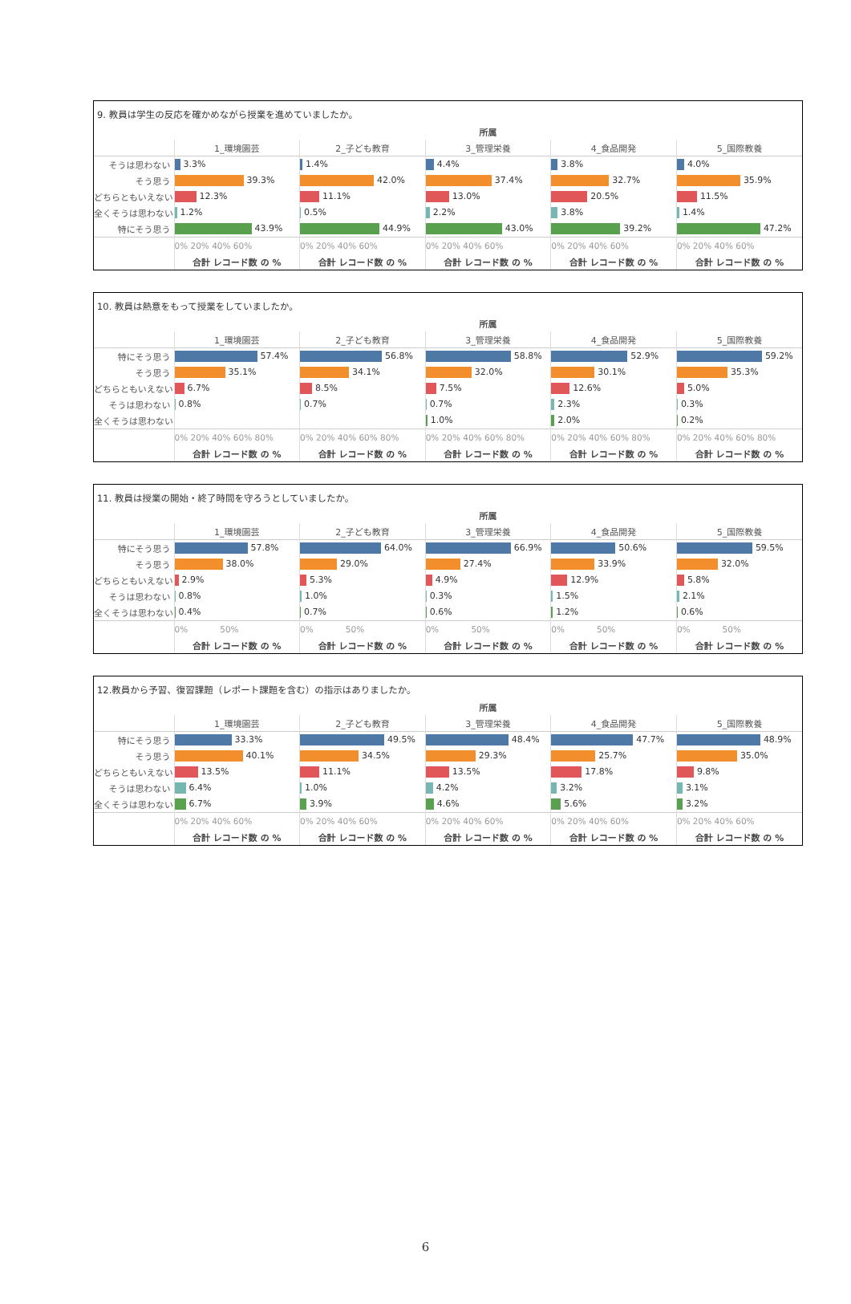9. 教員は学生の反応を確かめながら授業を進めていましたか。
| | 所属 | | | | |
| --- | --- | --- | --- | --- | --- |
| | 1_環境園芸 | 2_子ども教育 | 3_管理栄養 | 4_食品開発 | 5_国際教養 |
| そうは思わない | 3.3% | 1.4% | 4.4% | 3.8% | 4.0% |
| そう思う | 39.3% | 42.0% | 37.4% | 32.7% | 35.9% |
| どちらともいえない | 12.3% | 11.1% | 13.0% | 20.5% | 11.5% |
| 全くそうは思わない | 1.2% | 0.5% | 2.2% | 3.8% | 1.4% |
| 特にそう思う | 43.9% | 44.9% | 43.0% | 39.2% | 47.2% |
| | 0% 20% 40% 60% | 0% 20% 40% 60% | 0% 20% 40% 60% | 0% 20% 40% 60% | 0% 20% 40% 60% |
| | 合計 レコード数 の % | 合計 レコード数 の % | 合計 レコード数 の % | 合計 レコード数 の % | 合計 レコード数 の % |
10. 教員は熱意をもって授業をしていましたか。
| | 所属 | | | | |
| --- | --- | --- | --- | --- | --- |
| | 1_環境園芸 | 2_子ども教育 | 3_管理栄養 | 4_食品開発 | 5_国際教養 |
| 特にそう思う | 57.4% | 56.8% | 58.8% | 52.9% | 59.2% |
| そう思う | 35.1% | 34.1% | 32.0% | 30.1% | 35.3% |
| どちらともいえない | 6.7% | 8.5% | 7.5% | 12.6% | 5.0% |
| そうは思わない | 0.8% | 0.7% | 0.7% | 2.3% | 0.3% |
| 全くそうは思わない | | | 1.0% | 2.0% | 0.2% |
| | 0% 20% 40% 60% 80% | 0% 20% 40% 60% 80% | 0% 20% 40% 60% 80% | 0% 20% 40% 60% 80% | 0% 20% 40% 60% 80% |
| | 合計 レコード数 の % | 合計 レコード数 の % | 合計 レコード数 の % | 合計 レコード数 の % | 合計 レコード数 の % |
11. 教員は授業の開始・終了時間を守ろうとしていましたか。
| | 所属 | | | | |
| --- | --- | --- | --- | --- | --- |
| | 1_環境園芸 | 2_子ども教育 | 3_管理栄養 | 4_食品開発 | 5_国際教養 |
| 特にそう思う | 57.8% | 64.0% | 66.9% | 50.6% | 59.5% |
| そう思う | 38.0% | 29.0% | 27.4% | 33.9% | 32.0% |
| どちらともいえない | 2.9% | 5.3% | 4.9% | 12.9% | 5.8% |
| そうは思わない | 0.8% | 1.0% | 0.3% | 1.5% | 2.1% |
| 全くそうは思わない | 0.4% | 0.7% | 0.6% | 1.2% | 0.6% |
| | 0% 50% | 0% 50% | 0% 50% | 0% 50% | 0% 50% |
| | 合計 レコード数 の % | 合計 レコード数 の % | 合計 レコード数 の % | 合計 レコード数 の % | 合計 レコード数 の % |
12.教員から予習、復習課題（レポート課題を含む）の指示はありましたか。
| | 所属 | | | | |
| --- | --- | --- | --- | --- | --- |
| | 1_環境園芸 | 2_子ども教育 | 3_管理栄養 | 4_食品開発 | 5_国際教養 |
| 特にそう思う | 33.3% | 49.5% | 48.4% | 47.7% | 48.9% |
| そう思う | 40.1% | 34.5% | 29.3% | 25.7% | 35.0% |
| どちらともいえない | 13.5% | 11.1% | 13.5% | 17.8% | 9.8% |
| そうは思わない | 6.4% | 1.0% | 4.2% | 3.2% | 3.1% |
| 全くそうは思わない | 6.7% | 3.9% | 4.6% | 5.6% | 3.2% |
| | 0% 20% 40% 60% | 0% 20% 40% 60% | 0% 20% 40% 60% | 0% 20% 40% 60% | 0% 20% 40% 60% |
| | 合計 レコード数 の % | 合計 レコード数 の % | 合計 レコード数 の % | 合計 レコード数 の % | 合計 レコード数 の % |
6